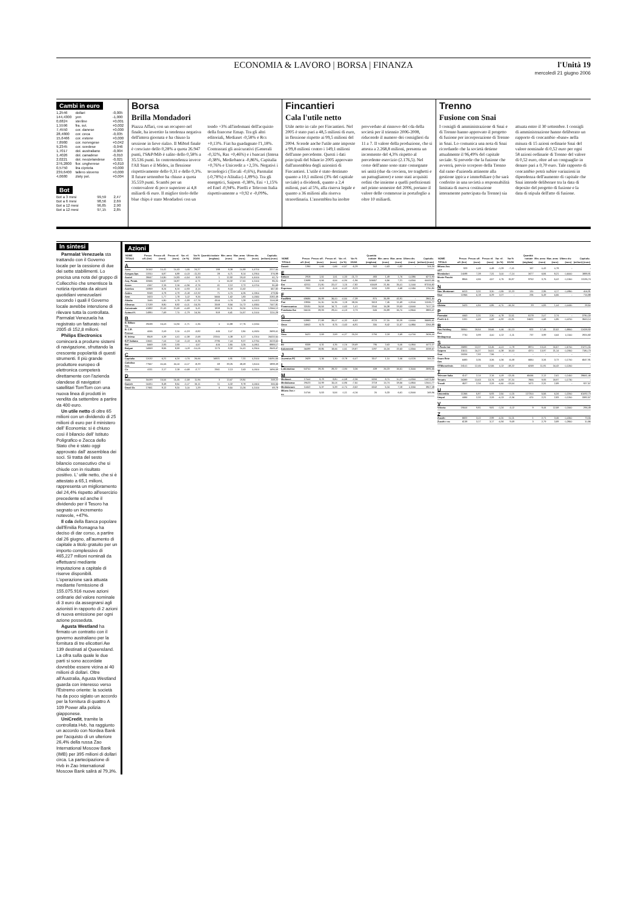ECONOMIA & LAVORO | BORSA | FINANZA
l'Unità 19
mercoledì 21 giugno 2006
Cambi in euro
| 1,2546 | dollari | -0,005 |
| 144,4300 | yen | -1,000 |
| 0,6824 | sterline | +0,001 |
| 1,5596 | fra. svi. | +0,002 |
| 7,4550 | cor. danese | +0,000 |
| 28,4800 | cor. ceca | -0,035 |
| 15,6466 | cor. estone | +0,000 |
| 7,8980 | cor. norvegese | +0,042 |
| 9,2345 | cor. svedese | -0,046 |
| 1,7017 | dol. australiano | -0,004 |
| 1,4026 | dol. canadese | -0,010 |
| 2,0221 | dol. neozelandese | -0,021 |
| 276,2800 | fior. ungherese | +0,810 |
| 0,5750 | lira cipriota | +0,000 |
| 239,6400 | tallero sloveno | +0,000 |
| 4,0680 | zloty pol. | +0,004 |
Bot
| Bot a 3 mesi | 99,59 | 2,47 |
| Bot a 6 mesi | 98,56 | 2,69 |
| Bot a 12 mesi | 96,85 | 2,90 |
| Bot a 12 mesi | 97,15 | 2,85 |
Borsa
Brilla Mondadori
Piazza Affari, con un recupero nel finale, ha invertito la tendenza negativa dell'intera giornata e ha chiuso la sessione in lieve rialzo. Il Mibtel finale è cresciuto dello 0,28% a quota 26.947 punti, l'S&P/Mib è salito dello 0,58% a 35.536 punti. In controtendenza invece l'All Stars e il Midex, in flessione rispettivamente dello 0,31 e dello 0,3%. Il future settembre ha chiuso a quota 35.559 punti. Scambi per un controvalore di poco superiore ai 4,8 miliardi di euro. Il miglior titolo delle blue chips è stato Mondadori con un tondo +3% all'indomani dell'acquisto della francese Emap. Tra gli altri editoriali, Mediaset -0,58% e Rcs +0,13%. Fiat ha guadagnato l'1,18%. Contrastati gli assicurativi (Generali -0,32%, Ras +0,46%) e i bancari (Intesa -0,38%, Mediobanca -0,86%, Capitalia +0,76% e Unicredit a +2,5%. Negativi i tecnologici (Tiscali -0,6%), Parmalat (-0,78%) e Alitalia (-1,89%). Tra gli energetici, Saipem -0,38%, Eni +1,15% ed Enel -0,94%. Pirelli e Telecom Italia rispettivamente a +0,92 e -0,09%.
Fincantieri
Cala l'utile netto
Utile netto in calo per Fincantieri. Nel 2005 è stato pari a 48,5 milioni di euro, in flessione rispetto ai 99,5 milioni del 2004. Scende anche l'utile ante imposte a 99,8 milioni contro i 149,1 milioni dell'anno precedente. Questi i dati principali del bilancio 2005 approvato dall'assemblea degli azionisti di Fincantieri. L'utile è stato destinato quanto a 10,1 milioni (3% del capitale sociale) a dividendi, quanto a 2,4 milioni, pari al 5%, alla riserva legale e quanto a 36 milioni alla riserva straordinaria. L'assemblea ha inoltre provveduto al rinnovo del cda della società per il triennio 2006-2008, riducendo il numero dei consiglieri da 11 a 7. Il valore della produzione, che si attesta a 2.268,8 milioni, presenta un incremento del 4,3% rispetto al precedente esercizio (2.176,5). Nel corso dell'anno sono state consegnate sei unità (due da crociera, tre traghetti e un pattugliatore) e sono stati acquisiti ordini che insieme a quelli perfezionati nel primo semestre del 2006, portano il valore delle commesse in portafoglio a oltre 10 miliardi.
Trenno
Fusione con Snai
I consigli di amministrazione di Snai e di Trenno hanno approvato il progetto di fusione per incorporazione di Trenno in Snai. Lo comunica una nota di Snai ricordando che la società detiene attualmente il 96,49% del capitale sociale. Si prevede che la fusione che avverrà, previo scorporo della Trenno dal ramo d'azienda attinente alla gestione ippica e immobiliare (che sarà conferito in una società a responsabilità limitata di nuova costituzione interamente partecipata da Trenno) sia attuata entro il 30 settembre. I consigli di amministrazione hanno deliberato un rapporto di concambio «base» nella misura di 15 azioni ordinarie Snai del valore nominale di 0,52 euro per ogni 58 azioni ordinarie di Trenno del valore di 0,52 euro, oltre ad un conguaglio in denaro pari a 0,70 euro. Tale rapporto di concambio potrà subire variazioni in dipendenza dell'aumento di capitale che Snai intende deliberare tra la data di deposito del progetto di fusione e la data di stipula dell'atto di fusione.
In sintesi
Parmalat Venezuela sta trattando con il Governo locale per la cessione di due dei sette stabilimenti. Lo precisa una nota del gruppo di Collecchio che smentisce la notizia riportata da alcuni quotidiani venezuelani secondo i quali il Governo locale avrebbe intenzione di rilevare tutta la controllata. Parmalat Venezuela ha registrato un fatturato nel 2005 di 152,8 milioni.
Philips Electronics comincerà a produrre sistemi di navigazione, sfruttando la crescente popolarità di questi strumenti. Il più grande produttore europeo di elettronica competerà direttamente con l'azienda olandese di navigatori satellitari TomTom con una nuova linea di prodotti in vendita da settembre a partire da 400 euro.
Un utile netto di oltre 65 milioni con un dividendo di 25 milioni di euro per il ministero dell' Economia: si è chiuso così il bilancio dell' Istituto Poligrafico e Zecca dello Stato che è stato oggi approvato dall' assemblea dei soci. Si tratta del sesto bilancio consecutivo che si chiude con in risultato positivo. L' utile netto, che si è attestato a 65,1 milioni, rappresenta un miglioramento del 24,4% rispetto all'esercizio precedente ed anche il dividendo per il Tesoro ha segnato un incremento notevole, +47%.
Il cda della Banca popolare dell'Emilia Romagna ha deciso di dar corso, a partire dal 26 giugno, all'aumento di capitale a titolo gratuito per un importo complessivo di 465,227 milioni nominali da effettuarsi mediante imputazione a capitale di riserve disponibili. L'operazione sarà attuata mediante l'emissione di 155.075.916 nuove azioni ordinarie del valore nominale di 3 euro da assegnarsi agli azionisti in rapporto di 2 azioni di nuova emissione per ogni azione posseduta.
Agusta Westland ha firmato un contratto con il governo australiano per la fornitura di tre elicotteri Aw 139 destinati al Queensland. La cifra sulla quale le due parti si sono accordate dovrebbe essere vicina ai 40 milioni di dollari. Oltre all'Australia, Agusta Westland guarda con interesso verso l'Estremo oriente: la società ha da poco siglato un accordo per la fornitura di quattro A 109 Power alla polizia giapponese.
UniCredit, tramite la controllata Hvb, ha raggiunto un accordo con Nordea Bank per l'acquisto di un ulteriore 26,4% della russa Zao International Moscow Bank (IMB) per 395 milioni di dollari circa. La partecipazione di Hvb in Zao International Moscow Bank salirà al 79,3%.
Azioni
| NOME TITOLO | Prezzo uff. (lire) | Prezzo uff. (euro) | Prezzo rif. (euro) | Var. rif. (in %) | Var.% 2/1/06 | Quantità trattate (migliaia) | Min. anno (euro) | Max. anno (euro) | Ultimo div. (euro) | Capitaliz. (milioni) (euro) |
| --- | --- | --- | --- | --- | --- | --- | --- | --- | --- | --- |
| A | | | | | | | | | | |
| Acea | 20162 | 10,41 | 10,43 | 0,45 | 24,27 | 188 | 8,38 | 10,89 | 0,4700 | 2217,60 |
| Acegas-Aps | 13310 | 6,87 | 6,89 | -0,03 | -11,33 | 28 | 6,71 | 8,14 | 0,2900 | 376,98 |
| Acotel | 28647 | 14,80 | 14,83 | -0,54 | 8,93 | 1 | 12,92 | 19,02 | 0,4000 | 61,70 |
| Acq. Potab. | 32665 | 16,87 | 16,87 | - | -0,71 | 0 | 16,32 | 17,61 | 0,1000 | 85,20 |
| Acsm | 4167 | 2,15 | 2,16 | -0,96 | -2,76 | 41 | 2,12 | 2,72 | 0,0700 | 80,69 |
| Actelios | 15959 | 8,24 | 8,24 | -0,93 | -3,14 | 41 | 8,18 | 11,62 | - | 557,82 |
| Aedes | 9248 | 4,78 | 4,79 | -2,08 | -12,32 | 71 | 4,70 | 6,25 | 0,1800 | 479,86 |
| Aem | 3423 | 1,77 | 1,78 | 1,02 | 9,34 | 5666 | 1,62 | 1,83 | 0,0560 | 3182,48 |
| Alitalia | 1545 | 0,80 | 0,79 | -1,89 | -17,76 | 4306 | 0,76 | 1,28 | 0,0413 | 1106,58 |
| Alleanza | 17039 | 8,80 | 8,82 | -0,01 | -16,25 | 3348 | 8,56 | 10,72 | 0,4550 | 7447,81 |
| Autostrade | 41882 | 21,63 | 21,69 | -0,69 | 5,41 | 1839 | 20,11 | 24,30 | 0,3100 | 12366,12 |
| Azimut H. | 14890 | 7,69 | 7,70 | -1,79 | 16,36 | 909 | 6,61 | 10,57 | 0,1000 | 1110,28 |
| B | | | | | | | | | | |
| B. Bilbao Viz. | 29098 | 15,03 | 14,94 | -1,71 | -1,35 | 0 | 14,88 | 17,75 | 0,1150 | - |
| B. C.R. Firenze | 4055 | 2,09 | 2,10 | -0,19 | -3,82 | 445 | 2,07 | 2,80 | 0,0520 | 2699,01 |
| B. Intesa | 8508 | 4,39 | 4,41 | -0,38 | -2,68 | 22340 | 4,38 | 5,17 | 0,2200 | 26432,50 |
| B.P. Italiana | 13641 | 7,04 | 7,04 | -1,03 | -5,35 | 2795 | 7,04 | 9,37 | 0,2750 | 3419,64 |
| Bnl | 5669 | 2,93 | 2,93 | - | 4,57 | 405 | 2,80 | 3,25 | 0,0801 | 8989,17 |
| Bulgari | 16559 | 8,55 | 8,59 | 0,09 | -10,05 | 1175 | 8,32 | 10,41 | 0,2500 | 2549,47 |
| C | | | | | | | | | | |
| Capitalia | 12032 | 6,21 | 6,24 | 0,76 | 26,66 | 16921 | 4,91 | 7,31 | 0,2000 | 16090,55 |
| Cattolica Ass. | 77567 | 40,06 | 40,04 | -0,07 | -8,29 | 69 | 39,25 | 48,49 | 1,5000 | 1898,49 |
| Cir | 4211 | 2,17 | 2,18 | -0,68 | -2,77 | 2361 | 2,13 | 2,63 | 0,0500 | 1696,59 |
| D | | | | | | | | | | |
| Dada | 30099 | 15,54 | 15,45 | -1,58 | 11,96 | 3 | 13,67 | 19,80 | - | 248,22 |
| Danieli | 16420 | 8,48 | 8,50 | -1,07 | 34,11 | 11 | 6,32 | 9,78 | 0,0600 | 346,66 |
| Dmail Gr. | 17661 | 9,12 | 9,20 | 1,00 | 1,29 | 6 | 8,50 | 11,26 | 0,1000 | 69,78 |
| NOME TITOLO | Prezzo uff. (lire) | Prezzo uff. (euro) | Prezzo rif. (euro) | Var. rif. (in %) | Var.% 2/1/06 | Quantità trattate (migliaia) | Min. anno (euro) | Max. anno (euro) | Ultimo div. (euro) | Capitaliz. (milioni) (euro) |
| --- | --- | --- | --- | --- | --- | --- | --- | --- | --- | --- |
| Ducati | 1284 | 0,66 | 0,66 | -0,57 | -5,29 | 302 | 0,63 | 0,82 | - | 106,34 |
| E | | | | | | | | | | |
| Edison | 2918 | 1,51 | 1,51 | 0,33 | -11,72 | 483 | 1,49 | 1,76 | 0,0380 | 6272,93 |
| Enel | 12698 | 6,56 | 6,54 | -0,94 | -1,96 | 105657 | 6,56 | 7,21 | 0,6300 | 40443,55 |
| Eni | 42211 | 21,80 | 22,07 | 1,15 | -7,82 | 61609 | 21,80 | 25,01 | 1,1000 | 87316,82 |
| Espresso | 7811 | 4,03 | 4,04 | -0,42 | -9,23 | 1434 | 3,93 | 4,68 | 0,1450 | 1750,80 |
| F | | | | | | | | | | |
| FastWeb | 69686 | 35,99 | 36,00 | -0,50 | -7,39 | 870 | 35,99 | 42,91 | - | 2861,50 |
| Fiat | 19936 | 10,30 | 10,35 | 1,18 | 38,26 | 9419 | 7,45 | 11,69 | 0,3100 | 11245,77 |
| Finmeccanica | 32030 | 16,54 | 16,71 | 0,63 | 1,01 | 2164 | 16,38 | 19,53 | 0,5000 | 7017,19 |
| Fondiaria-Sai | 56016 | 28,93 | 29,00 | -0,03 | 2,73 | 505 | 26,89 | 34,70 | 0,9500 | 3883,47 |
| G | | | | | | | | | | |
| Generali | 53983 | 27,88 | 28,07 | -0,32 | -5,52 | 8723 | 27,20 | 32,29 | 0,5400 | 35585,61 |
| Geox | 16942 | 8,75 | 8,75 | -1,63 | -6,91 | 330 | 8,42 | 11,57 | 0,0850 | 2264,89 |
| H | | | | | | | | | | |
| Hera | 5021 | 2,59 | 2,59 | -0,27 | 15,24 | 1794 | 2,18 | 2,69 | 0,0700 | 2636,44 |
| I | | | | | | | | | | |
| Ifil | 8338 | 4,31 | 4,35 | 0,16 | 18,69 | 795 | 3,63 | 5,05 | 0,0800 | 4472,27 |
| Italcementi | 36499 | 18,85 | 18,66 | 0,51 | 19,87 | 1297 | 15,34 | 22,63 | 0,3300 | 3338,67 |
| J | | | | | | | | | | |
| Juventus FC | 2629 | 1,36 | 1,30 | -3,78 | -0,07 | 3107 | 1,10 | 2,46 | 0,0120 | 164,23 |
| L | | | | | | | | | | |
| Lottomatica | 54700 | 28,25 | 28,22 | -1,84 | 3,36 | 439 | 26,23 | 34,51 | 1,3000 | 2595,55 |
| M | | | | | | | | | | |
| Mediaset | 17004 | 8,78 | 8,80 | -0,58 | -2,36 | 5184 | 8,70 | 10,37 | 0,4300 | 10373,54 |
| Mediobanca | 29023 | 14,99 | 15,04 | -0,86 | -7,50 | 2718 | 14,74 | 18,56 | 0,4800 | 12000,77 |
| Mediolanum | 10402 | 5,37 | 5,39 | -0,70 | -3,52 | 6162 | 5,16 | 7,18 | 0,1150 | 3907,48 |
| Milano Ass r nc | 10706 | 5,53 | 5,54 | 0,11 | -4,16 | 20 | 5,33 | 6,61 | 0,3000 | 169,96 |
| NOME TITOLO | Prezzo uff. (lire) | Prezzo uff. (euro) | Prezzo rif. (euro) | Var. rif. (in %) | Var.% 2/1/06 | Quantità trattate (migliaia) | Min. anno (euro) | Max. anno (euro) | Ultimo div. (euro) | Capitaliz. (milioni) (euro) |
| --- | --- | --- | --- | --- | --- | --- | --- | --- | --- | --- |
| Milano Ass w07 | 929 | 0,48 | 0,48 | -1,29 | -7,41 | 157 | 0,42 | 0,78 | - | - |
| Mondadori | 14098 | 7,28 | 7,31 | 3,00 | -7,14 | 3477 | 6,84 | 8,21 | 0,6000 | 1888,91 |
| Monte Paschi Si | 8806 | 4,55 | 4,57 | 0,75 | 15,87 | 9752 | 3,75 | 5,02 | 0,1300 | 11135,74 |
| N | | | | | | | | | | |
| Nav. Montanari | 6413 | 3,31 | 3,30 | -1,55 | 12,23 | 120 | 2,95 | 4,17 | 0,0950 | 406,91 |
| Nice | 11966 | 6,18 | 6,29 | 3,27 | - | 225 | 5,49 | 6,55 | - | 716,88 |
| O | | | | | | | | | | |
| Olidata | 1623 | 0,84 | 0,85 | -0,70 | -16,34 | 29 | 0,83 | 1,04 | 0,0440 | 28,50 |
| P | | | | | | | | | | |
| Parmalat | 4463 | 2,31 | 2,30 | -0,78 | 11,51 | 5178 | 2,07 | 2,74 | - | 3780,33 |
| Pirelli & C. | 1331 | 0,69 | 0,69 | -0,92 | -11,81 | 24621 | 0,68 | 0,85 | 0,0210 | 3563,14 |
| R | | | | | | | | | | |
| Ras Holding | 35900 | 18,54 | 18,66 | 0,46 | -10,13 | 822 | 17,46 | 22,52 | 0,8800 | 12438,92 |
| Rcs Mediagroup | 7730 | 3,99 | 4,00 | 0,12 | -1,11 | 737 | 3,99 | 4,64 | 0,1100 | 2924,82 |
| S | | | | | | | | | | |
| S.Paolo-Imi | 25892 | 13,37 | 13,45 | -0,01 | 0,78 | 8970 | 13,03 | 15,57 | 0,5700 | 21270,30 |
| Saipem | 31511 | 16,27 | 16,51 | -0,38 | 16,53 | 4370 | 13,97 | 21,14 | 0,1900 | 7180,73 |
| Snai | 15334 | 7,92 | 7,96 | - | - | - | - | - | - | - |
| Snam Rete Gas | 6483 | 3,35 | 3,36 | 0,36 | -5,48 | 6650 | 3,34 | 3,72 | 0,1700 | 6547,91 |
| STMicroelectr. | 24101 | 12,45 | 12,55 | 0,12 | -18,22 | 6248 | 11,91 | 16,42 | 0,1200 | - |
| T | | | | | | | | | | |
| Telecom Italia | 4147 | 2,14 | 2,16 | 0,09 | -13,45 | 65446 | 2,12 | 2,61 | 0,1400 | 28661,46 |
| Tenaris | 26389 | 13,63 | 13,76 | -0,93 | 37,20 | 7865 | 9,93 | 18,97 | 0,1730 | - |
| Tiscali | 4527 | 2,34 | 2,33 | -0,60 | -13,54 | 1471 | 2,31 | 2,89 | - | 927,57 |
| U | | | | | | | | | | |
| Unicredito | 11366 | 5,87 | 5,93 | 2,50 | 0,15 | 127200 | 5,56 | 6,34 | 0,2200 | 61092,73 |
| Unipol | 4484 | 2,32 | 2,33 | -0,13 | -2,36 | 670 | 2,21 | 2,83 | 0,1200 | 3382,57 |
| V | | | | | | | | | | |
| Vittoria | 19004 | 9,81 | 9,81 | -1,24 | 4,02 | 9 | 9,44 | 12,58 | 0,1500 | 296,49 |
| Z | | | | | | | | | | |
| Zucchi | 5822 | 3,01 | 2,99 | -0,20 | 10,11 | 1 | 2,71 | 3,46 | 0,0300 | 73,30 |
| Zucchi r nc | 6138 | 3,17 | 3,17 | -0,94 | 9,69 | 3 | 2,79 | 3,89 | 0,2800 | 10,86 |